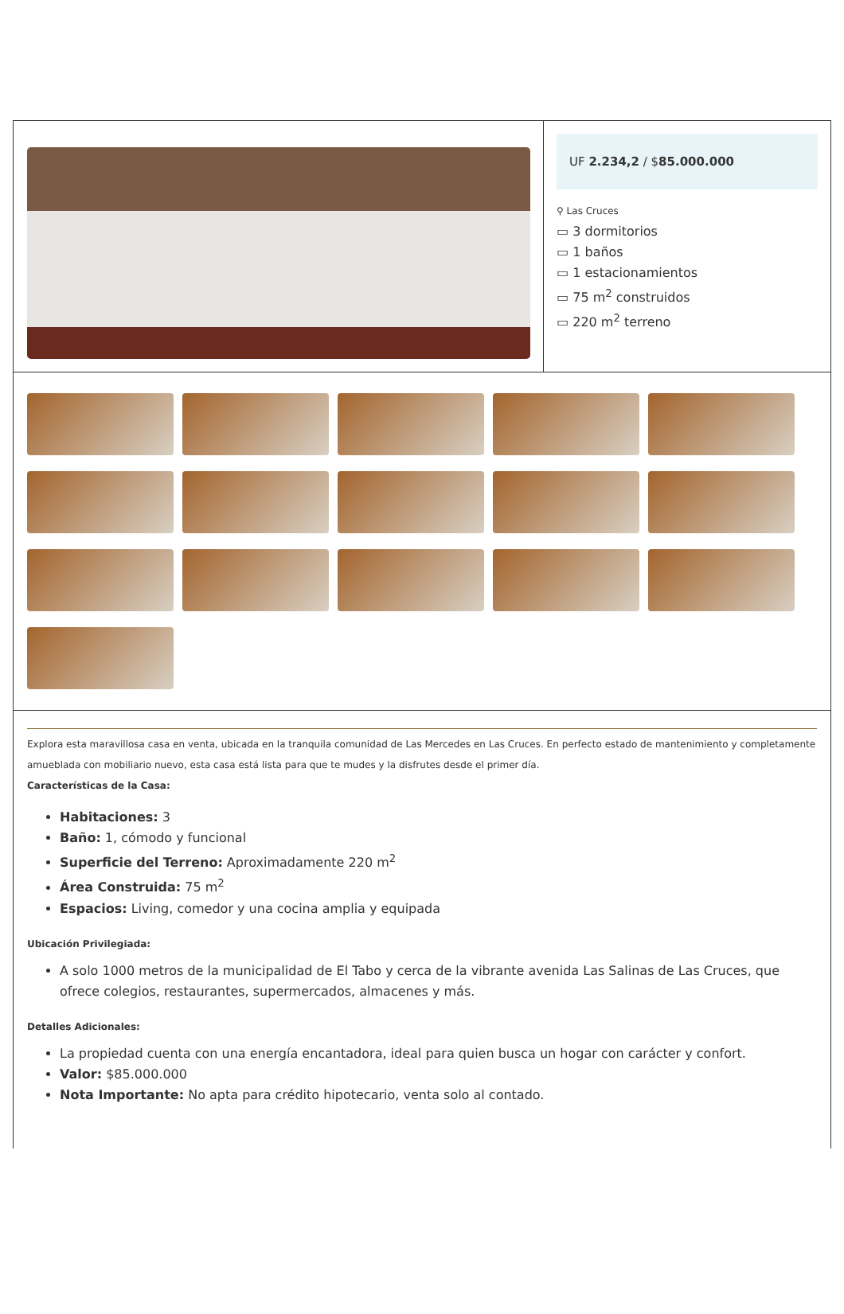UF 2.234,2 / $85.000.000
⚲ Las Cruces
▭ 3 dormitorios
▭ 1 baños
▭ 1 estacionamientos
▭ 75 m<sup>2</sup> construidos
▭ 220 m<sup>2</sup> terreno
Explora esta maravillosa casa en venta, ubicada en la tranquila comunidad de Las Mercedes en Las Cruces. En perfecto estado de mantenimiento y completamente amueblada con mobiliario nuevo, esta casa está lista para que te mudes y la disfrutes desde el primer día.
Características de la Casa:
Habitaciones: 3
Baño: 1, cómodo y funcional
Superficie del Terreno: Aproximadamente 220 m<sup>2</sup>
Área Construida: 75 m<sup>2</sup>
Espacios: Living, comedor y una cocina amplia y equipada
Ubicación Privilegiada:
A solo 1000 metros de la municipalidad de El Tabo y cerca de la vibrante avenida Las Salinas de Las Cruces, que ofrece colegios, restaurantes, supermercados, almacenes y más.
Detalles Adicionales:
La propiedad cuenta con una energía encantadora, ideal para quien busca un hogar con carácter y confort.
Valor: $85.000.000
Nota Importante: No apta para crédito hipotecario, venta solo al contado.